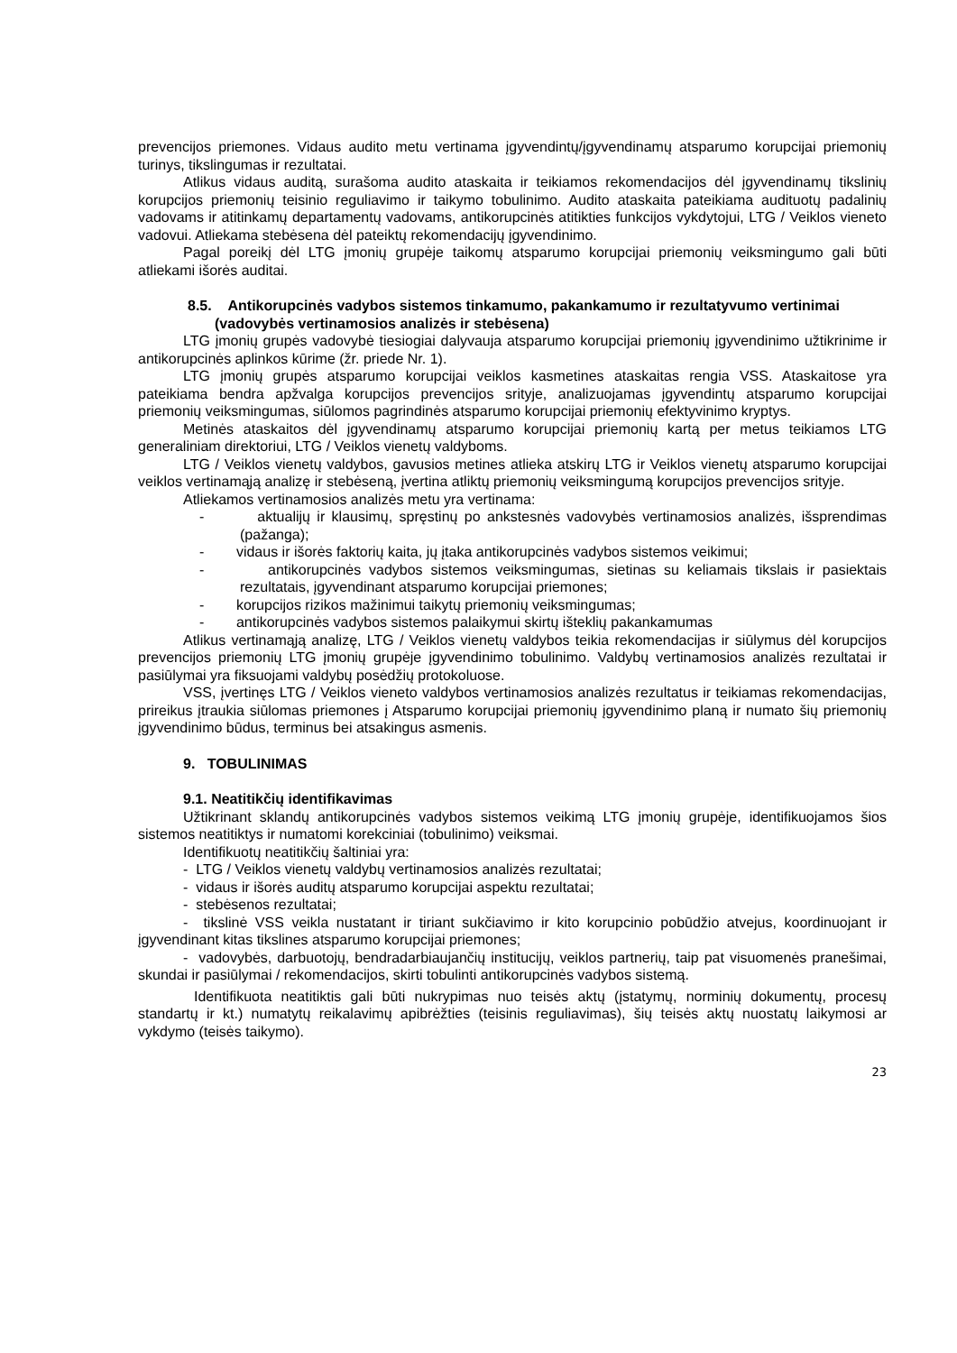prevencijos priemones. Vidaus audito metu vertinama įgyvendintų/įgyvendinamų atsparumo korupcijai priemonių turinys, tikslingumas ir rezultatai.
Atlikus vidaus auditą, surašoma audito ataskaita ir teikiamos rekomendacijos dėl įgyvendinamų tikslinių korupcijos priemonių teisinio reguliavimo ir taikymo tobulinimo. Audito ataskaita pateikiama audituotų padalinių vadovams ir atitinkamų departamentų vadovams, antikorupcinės atitikties funkcijos vykdytojui, LTG / Veiklos vieneto vadovui. Atliekama stebėsena dėl pateiktų rekomendacijų įgyvendinimo.
Pagal poreikį dėl LTG įmonių grupėje taikomų atsparumo korupcijai priemonių veiksmingumo gali būti atliekami išorės auditai.
8.5. Antikorupcinės vadybos sistemos tinkamumo, pakankamumo ir rezultatyvumo vertinimai (vadovybės vertinamosios analizės ir stebėsena)
LTG įmonių grupės vadovybė tiesiogiai dalyvauja atsparumo korupcijai priemonių įgyvendinimo užtikrinime ir antikorupcinės aplinkos kūrime (žr. priede Nr. 1).
LTG įmonių grupės atsparumo korupcijai veiklos kasmetines ataskaitas rengia VSS. Ataskaitose yra pateikiama bendra apžvalga korupcijos prevencijos srityje, analizuojamas įgyvendintų atsparumo korupcijai priemonių veiksmingumas, siūlomos pagrindinės atsparumo korupcijai priemonių efektyvinimo kryptys.
Metinės ataskaitos dėl įgyvendinamų atsparumo korupcijai priemonių kartą per metus teikiamos LTG generaliniam direktoriui, LTG / Veiklos vienetų valdyboms.
LTG / Veiklos vienetų valdybos, gavusios metines atlieka atskirų LTG ir Veiklos vienetų atsparumo korupcijai veiklos vertinamąją analizę ir stebėseną, įvertina atliktų priemonių veiksmingumą korupcijos prevencijos srityje.
Atliekamos vertinamosios analizės metu yra vertinama:
- aktualijų ir klausimų, spręstinų po ankstesnės vadovybės vertinamosios analizės, išsprendimas (pažanga);
- vidaus ir išorės faktorių kaita, jų įtaka antikorupcinės vadybos sistemos veikimui;
- antikorupcinės vadybos sistemos veiksmingumas, sietinas su keliamais tikslais ir pasiektais rezultatais, įgyvendinant atsparumo korupcijai priemones;
- korupcijos rizikos mažinimui taikytų priemonių veiksmingumas;
- antikorupcinės vadybos sistemos palaikymui skirtų išteklių pakankamumas
Atlikus vertinamąją analizę, LTG / Veiklos vienetų valdybos teikia rekomendacijas ir siūlymus dėl korupcijos prevencijos priemonių LTG įmonių grupėje įgyvendinimo tobulinimo. Valdybų vertinamosios analizės rezultatai ir pasiūlymai yra fiksuojami valdybų posėdžių protokoluose.
VSS, įvertinęs LTG / Veiklos vieneto valdybos vertinamosios analizės rezultatus ir teikiamas rekomendacijas, prireikus įtraukia siūlomas priemones į Atsparumo korupcijai priemonių įgyvendinimo planą ir numato šių priemonių įgyvendinimo būdus, terminus bei atsakingus asmenis.
9. TOBULINIMAS
9.1. Neatitikčių identifikavimas
Užtikrinant sklandų antikorupcinės vadybos sistemos veikimą LTG įmonių grupėje, identifikuojamos šios sistemos neatitiktys ir numatomi korekciniai (tobulinimo) veiksmai.
Identifikuotų neatitikčių šaltiniai yra:
- LTG / Veiklos vienetų valdybų vertinamosios analizės rezultatai;
- vidaus ir išorės auditų atsparumo korupcijai aspektu rezultatai;
- stebėsenos rezultatai;
- tikslinė VSS veikla nustatant ir tiriant sukčiavimo ir kito korupcinio pobūdžio atvejus, koordinuojant ir įgyvendinant kitas tikslines atsparumo korupcijai priemones;
- vadovybės, darbuotojų, bendradarbiaujančių institucijų, veiklos partnerių, taip pat visuomenės pranešimai, skundai ir pasiūlymai / rekomendacijos, skirti tobulinti antikorupcinės vadybos sistemą.
Identifikuota neatitiktis gali būti nukrypimas nuo teisės aktų (įstatymų, norminių dokumentų, procesų standartų ir kt.) numatytų reikalavimų apibrėžties (teisinis reguliavimas), šių teisės aktų nuostatų laikymosi ar vykdymo (teisės taikymo).
23